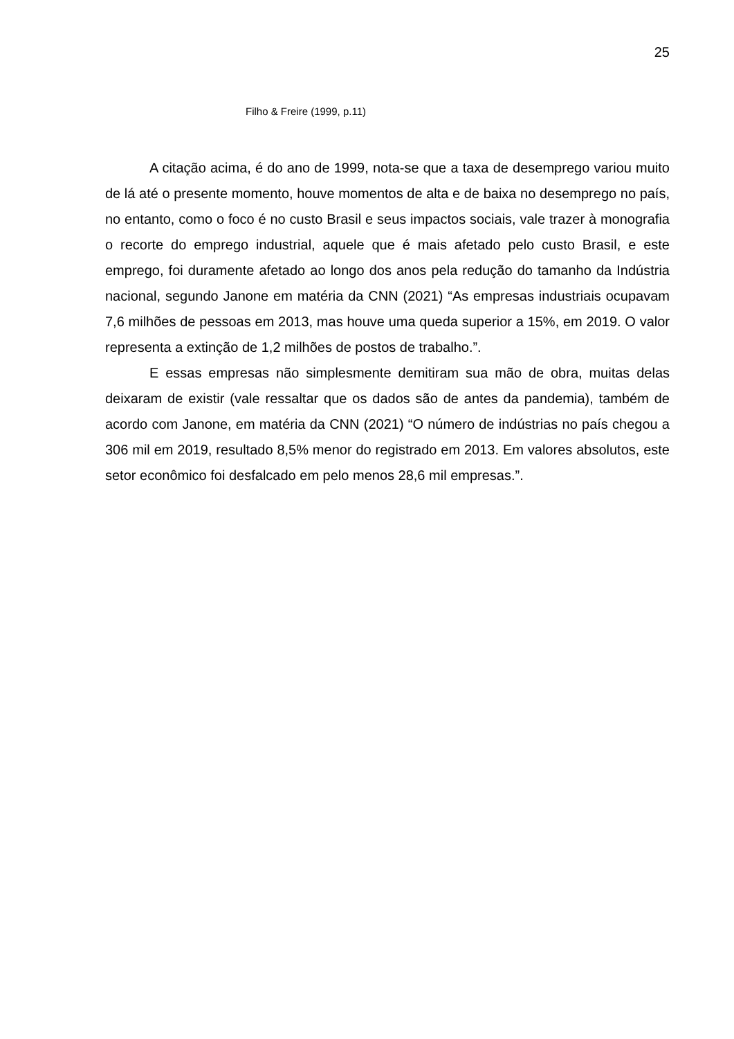25
Filho & Freire (1999, p.11)
A citação acima, é do ano de 1999, nota-se que a taxa de desemprego variou muito de lá até o presente momento, houve momentos de alta e de baixa no desemprego no país, no entanto, como o foco é no custo Brasil e seus impactos sociais, vale trazer à monografia o recorte do emprego industrial, aquele que é mais afetado pelo custo Brasil, e este emprego, foi duramente afetado ao longo dos anos pela redução do tamanho da Indústria nacional, segundo Janone em matéria da CNN (2021) “As empresas industriais ocupavam 7,6 milhões de pessoas em 2013, mas houve uma queda superior a 15%, em 2019. O valor representa a extinção de 1,2 milhões de postos de trabalho.”.
E essas empresas não simplesmente demitiram sua mão de obra, muitas delas deixaram de existir (vale ressaltar que os dados são de antes da pandemia), também de acordo com Janone, em matéria da CNN (2021) “O número de indústrias no país chegou a 306 mil em 2019, resultado 8,5% menor do registrado em 2013. Em valores absolutos, este setor econômico foi desfalcado em pelo menos 28,6 mil empresas.”.